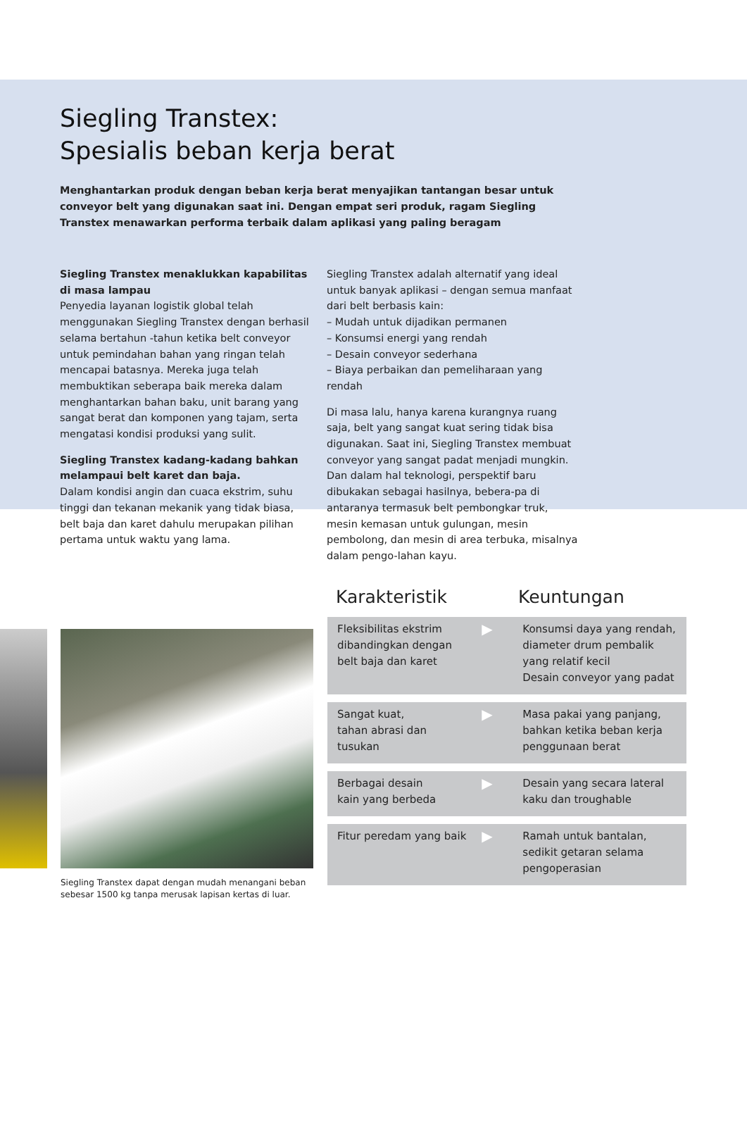Siegling Transtex:
Spesialis beban kerja berat
Menghantarkan produk dengan beban kerja berat menyajikan tantangan besar untuk conveyor belt yang digunakan saat ini. Dengan empat seri produk, ragam Siegling Transtex menawarkan performa terbaik dalam aplikasi yang paling beragam
Siegling Transtex menaklukkan kapabilitas di masa lampau
Penyedia layanan logistik global telah menggunakan Siegling Transtex dengan berhasil selama bertahun -tahun ketika belt conveyor untuk pemindahan bahan yang ringan telah mencapai batasnya. Mereka juga telah membuktikan seberapa baik mereka dalam menghantarkan bahan baku, unit barang yang sangat berat dan komponen yang tajam, serta mengatasi kondisi produksi yang sulit.
Siegling Transtex kadang-kadang bahkan melampaui belt karet dan baja.
Dalam kondisi angin dan cuaca ekstrim, suhu tinggi dan tekanan mekanik yang tidak biasa, belt baja dan karet dahulu merupakan pilihan pertama untuk waktu yang lama.
Siegling Transtex adalah alternatif yang ideal untuk banyak aplikasi – dengan semua manfaat dari belt berbasis kain:
– Mudah untuk dijadikan permanen
– Konsumsi energi yang rendah
– Desain conveyor sederhana
– Biaya perbaikan dan pemeliharaan yang rendah
Di masa lalu, hanya karena kurangnya ruang saja, belt yang sangat kuat sering tidak bisa digunakan. Saat ini, Siegling Transtex membuat conveyor yang sangat padat menjadi mungkin. Dan dalam hal teknologi, perspektif baru dibukakan sebagai hasilnya, bebera-pa di antaranya termasuk belt pembongkar truk, mesin kemasan untuk gulungan, mesin pembolong, dan mesin di area terbuka, misalnya dalam pengo-lahan kayu.
Siegling Transtex dapat dengan mudah menangani beban sebesar 1500 kg tanpa merusak lapisan kertas di luar.
Karakteristik Keuntungan
| Fleksibilitas ekstrim dibandingkan dengan belt baja dan karet | ▶ | Konsumsi daya yang rendah, diameter drum pembalik yang relatif kecil Desain conveyor yang padat |
| Sangat kuat, tahan abrasi dan tusukan | ▶ | Masa pakai yang panjang, bahkan ketika beban kerja penggunaan berat |
| Berbagai desain kain yang berbeda | ▶ | Desain yang secara lateral kaku dan troughable |
| Fitur peredam yang baik | ▶ | Ramah untuk bantalan, sedikit getaran selama pengoperasian |